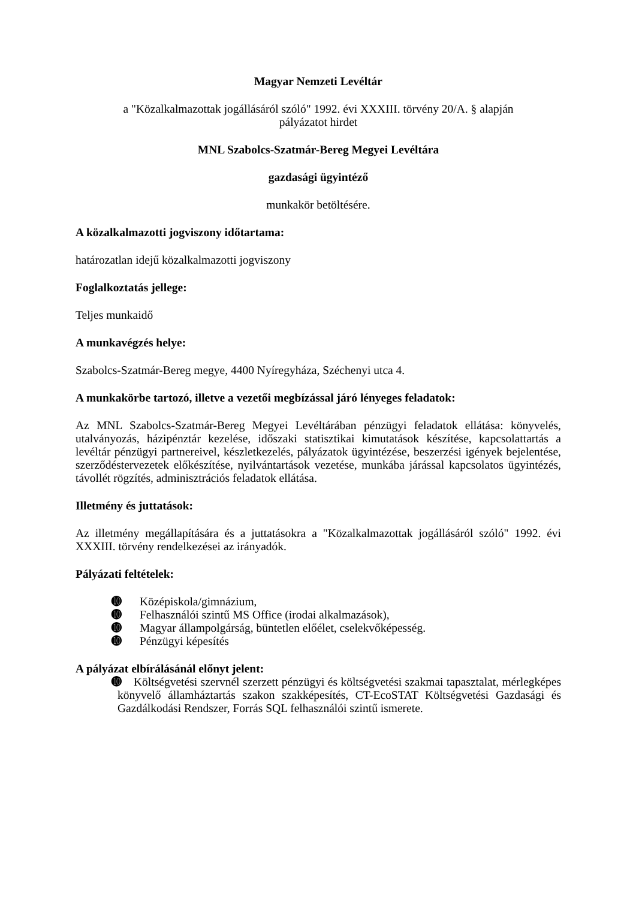Magyar Nemzeti Levéltár
a "Közalkalmazottak jogállásáról szóló" 1992. évi XXXIII. törvény 20/A. § alapján
pályázatot hirdet
MNL Szabolcs-Szatmár-Bereg Megyei Levéltára
gazdasági ügyintéző
munkakör betöltésére.
A közalkalmazotti jogviszony időtartama:
határozatlan idejű közalkalmazotti jogviszony
Foglalkoztatás jellege:
Teljes munkaidő
A munkavégzés helye:
Szabolcs-Szatmár-Bereg megye, 4400 Nyíregyháza, Széchenyi utca 4.
A munkakörbe tartozó, illetve a vezetői megbízással járó lényeges feladatok:
Az MNL Szabolcs-Szatmár-Bereg Megyei Levéltárában pénzügyi feladatok ellátása: könyvelés, utalványozás, házipénztár kezelése, időszaki statisztikai kimutatások készítése, kapcsolattartás a levéltár pénzügyi partnereivel, készletkezelés, pályázatok ügyintézése, beszerzési igények bejelentése, szerződéstervezetek előkészítése, nyilvántartások vezetése, munkába járással kapcsolatos ügyintézés, távollét rögzítés, adminisztrációs feladatok ellátása.
Illetmény és juttatások:
Az illetmény megállapítására és a juttatásokra a "Közalkalmazottak jogállásáról szóló" 1992. évi XXXIII. törvény rendelkezései az irányadók.
Pályázati feltételek:
➓ Középiskola/gimnázium,
➓ Felhasználói szintű MS Office (irodai alkalmazások),
➓ Magyar állampolgárság, büntetlen előélet, cselekvőképesség.
➓ Pénzügyi képesítés
A pályázat elbírálásánál előnyt jelent:
➓ Költségvetési szervnél szerzett pénzügyi és költségvetési szakmai tapasztalat, mérlegképes könyvelő államháztartás szakon szakképesítés, CT-EcoSTAT Költségvetési Gazdasági és Gazdálkodási Rendszer, Forrás SQL felhasználói szintű ismerete.